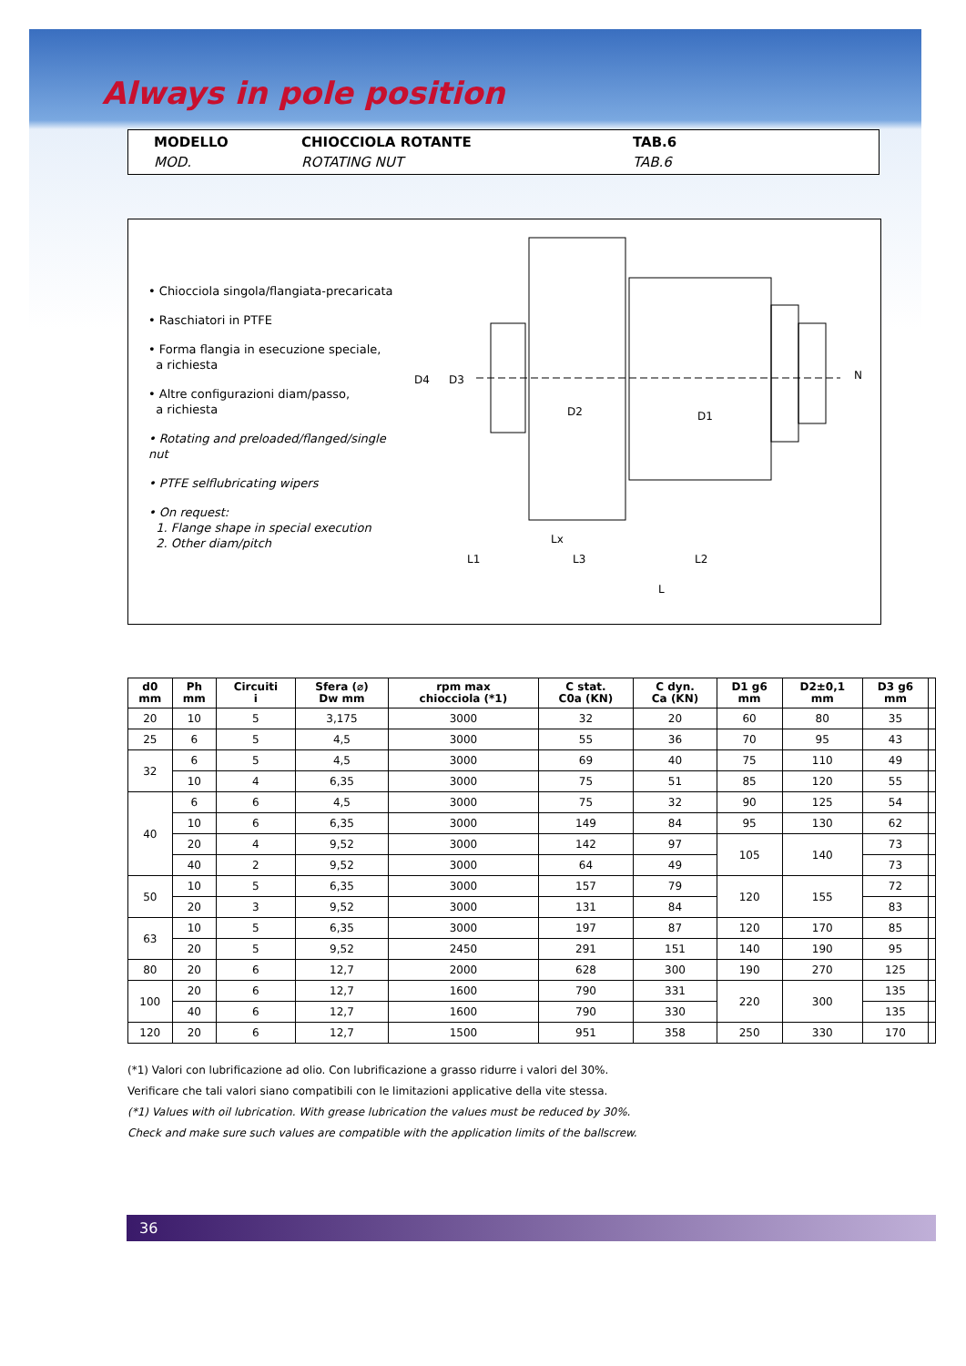Always in pole position
MODELLO
MOD.
CHIOCCIOLA ROTANTE
ROTATING NUT
TAB.6
TAB.6
• Chiocciola singola/flangiata-precaricata
• Raschiatori in PTFE
• Forma flangia in esecuzione speciale,
a richiesta
• Altre configurazioni diam/passo,
a richiesta
• Rotating and preloaded/flanged/single nut
• PTFE selflubricating wipers
• On request:
1. Flange shape in special execution
2. Other diam/pitch
D4
D3
D2
D1
N
Lx
L1
L3
L2
L
| d0 mm | Ph mm | Circuiti i | Sfera (⌀) Dw mm | rpm max chiocciola (*1) | C stat. C0a (KN) | C dyn. Ca (KN) | D1 g6 mm | D2±0,1 mm | D3 g6 mm | |
| --- | --- | --- | --- | --- | --- | --- | --- | --- | --- | --- |
| 20 | 10 | 5 | 3,175 | 3000 | 32 | 20 | 60 | 80 | 35 | |
| 25 | 6 | 5 | 4,5 | 3000 | 55 | 36 | 70 | 95 | 43 | |
| 32 | 6 | 5 | 4,5 | 3000 | 69 | 40 | 75 | 110 | 49 | |
| | 10 | 4 | 6,35 | 3000 | 75 | 51 | 85 | 120 | 55 | |
| 40 | 6 | 6 | 4,5 | 3000 | 75 | 32 | 90 | 125 | 54 | |
| | 10 | 6 | 6,35 | 3000 | 149 | 84 | 95 | 130 | 62 | |
| | 20 | 4 | 9,52 | 3000 | 142 | 97 | 105 | 140 | 73 | |
| | 40 | 2 | 9,52 | 3000 | 64 | 49 | | | 73 | |
| 50 | 10 | 5 | 6,35 | 3000 | 157 | 79 | 120 | 155 | 72 | |
| | 20 | 3 | 9,52 | 3000 | 131 | 84 | | | 83 | |
| 63 | 10 | 5 | 6,35 | 3000 | 197 | 87 | 120 | 170 | 85 | |
| | 20 | 5 | 9,52 | 2450 | 291 | 151 | 140 | 190 | 95 | |
| 80 | 20 | 6 | 12,7 | 2000 | 628 | 300 | 190 | 270 | 125 | |
| 100 | 20 | 6 | 12,7 | 1600 | 790 | 331 | 220 | 300 | 135 | |
| | 40 | 6 | 12,7 | 1600 | 790 | 330 | | | 135 | |
| 120 | 20 | 6 | 12,7 | 1500 | 951 | 358 | 250 | 330 | 170 | |
(*1) Valori con lubrificazione ad olio. Con lubrificazione a grasso ridurre i valori del 30%.
Verificare che tali valori siano compatibili con le limitazioni applicative della vite stessa.
(*1) Values with oil lubrication. With grease lubrication the values must be reduced by 30%.
Check and make sure such values are compatible with the application limits of the ballscrew.
36